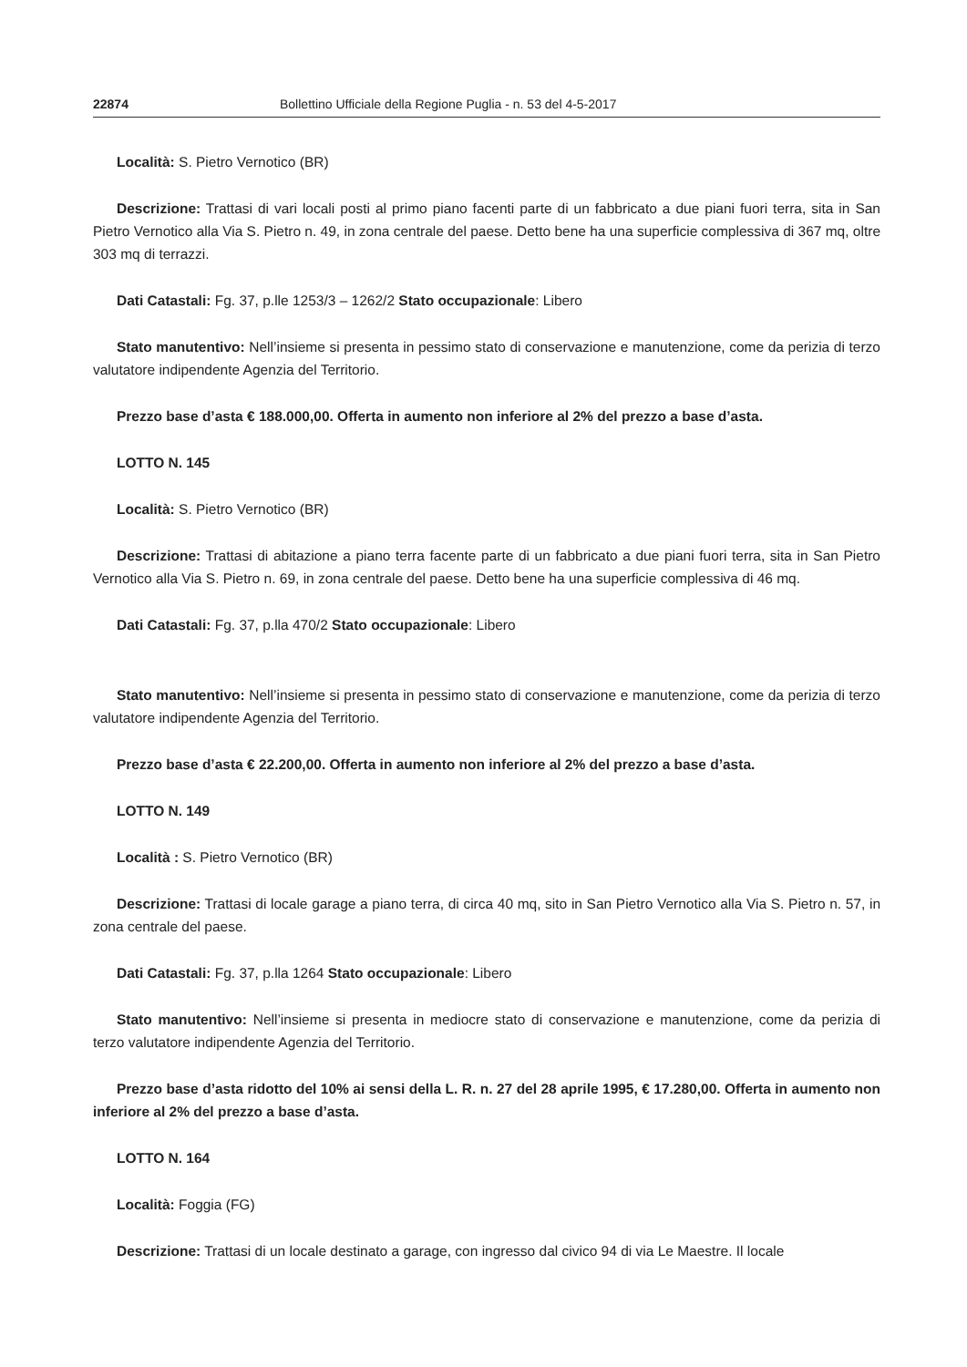22874 Bollettino Ufficiale della Regione Puglia - n. 53 del 4-5-2017
Località: S. Pietro Vernotico (BR)
Descrizione: Trattasi di vari locali posti al primo piano facenti parte di un fabbricato a due piani fuori terra, sita in San Pietro Vernotico alla Via S. Pietro n. 49, in zona centrale del paese. Detto bene ha una superficie complessiva di 367 mq, oltre 303 mq di terrazzi.
Dati Catastali: Fg. 37, p.lle 1253/3 – 1262/2 Stato occupazionale: Libero
Stato manutentivo: Nell’insieme si presenta in pessimo stato di conservazione e manutenzione, come da perizia di terzo valutatore indipendente Agenzia del Territorio.
Prezzo base d’asta € 188.000,00. Offerta in aumento non inferiore al 2% del prezzo a base d’asta.
LOTTO N. 145
Località: S. Pietro Vernotico (BR)
Descrizione: Trattasi di abitazione a piano terra facente parte di un fabbricato a due piani fuori terra, sita in San Pietro Vernotico alla Via S. Pietro n. 69, in zona centrale del paese. Detto bene ha una superficie complessiva di 46 mq.
Dati Catastali: Fg. 37, p.lla 470/2 Stato occupazionale: Libero
Stato manutentivo: Nell’insieme si presenta in pessimo stato di conservazione e manutenzione, come da perizia di terzo valutatore indipendente Agenzia del Territorio.
Prezzo base d’asta € 22.200,00. Offerta in aumento non inferiore al 2% del prezzo a base d’asta.
LOTTO N. 149
Località : S. Pietro Vernotico (BR)
Descrizione: Trattasi di locale garage a piano terra, di circa 40 mq, sito in San Pietro Vernotico alla Via S. Pietro n. 57, in zona centrale del paese.
Dati Catastali: Fg. 37, p.lla 1264 Stato occupazionale: Libero
Stato manutentivo: Nell’insieme si presenta in mediocre stato di conservazione e manutenzione, come da perizia di terzo valutatore indipendente Agenzia del Territorio.
Prezzo base d’asta ridotto del 10% ai sensi della L. R. n. 27 del 28 aprile 1995, € 17.280,00. Offerta in aumento non inferiore al 2% del prezzo a base d’asta.
LOTTO N. 164
Località: Foggia (FG)
Descrizione: Trattasi di un locale destinato a garage, con ingresso dal civico 94 di via Le Maestre. Il locale